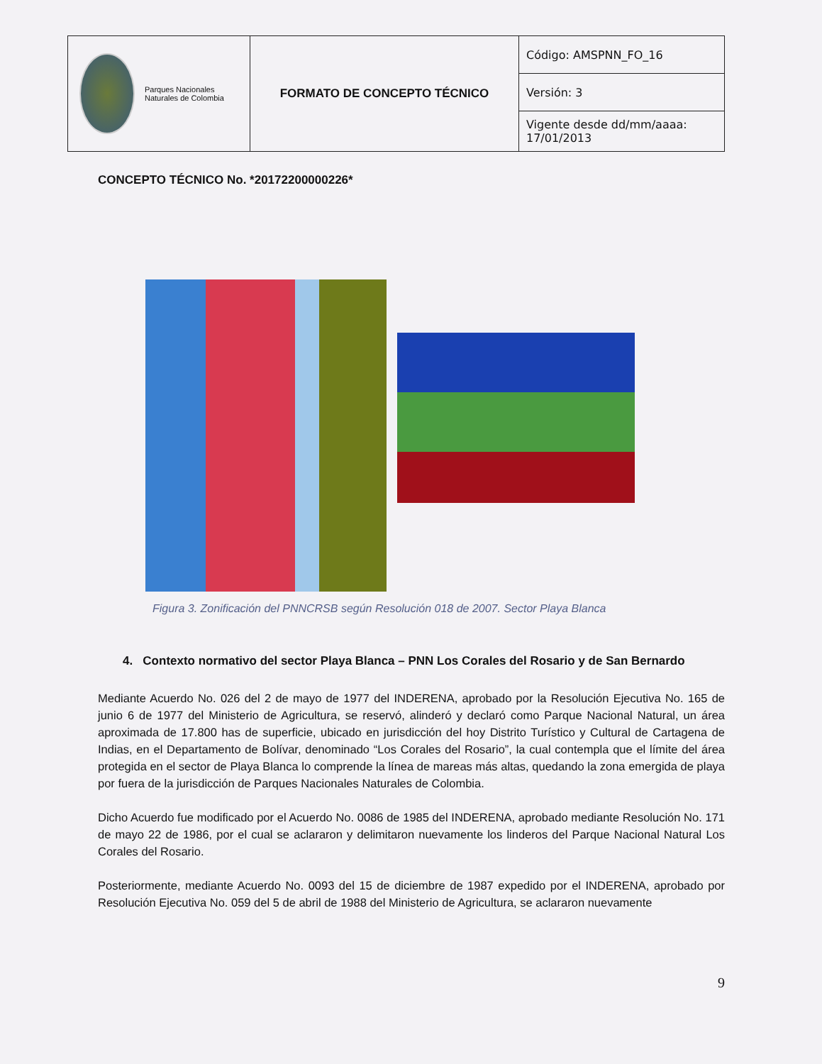| Parques Nacionales Naturales de Colombia | FORMATO DE CONCEPTO TÉCNICO | Código: AMSPNN_FO_16 |
| | | Versión: 3 |
| | | Vigente desde dd/mm/aaaa: 17/01/2013 |
CONCEPTO TÉCNICO No. *20172200000226*
Figura 3. Zonificación del PNNCRSB según Resolución 018 de 2007. Sector Playa Blanca
4. Contexto normativo del sector Playa Blanca – PNN Los Corales del Rosario y de San Bernardo
Mediante Acuerdo No. 026 del 2 de mayo de 1977 del INDERENA, aprobado por la Resolución Ejecutiva No. 165 de junio 6 de 1977 del Ministerio de Agricultura, se reservó, alinderó y declaró como Parque Nacional Natural, un área aproximada de 17.800 has de superficie, ubicado en jurisdicción del hoy Distrito Turístico y Cultural de Cartagena de Indias, en el Departamento de Bolívar, denominado “Los Corales del Rosario”, la cual contempla que el límite del área protegida en el sector de Playa Blanca lo comprende la línea de mareas más altas, quedando la zona emergida de playa por fuera de la jurisdicción de Parques Nacionales Naturales de Colombia.
Dicho Acuerdo fue modificado por el Acuerdo No. 0086 de 1985 del INDERENA, aprobado mediante Resolución No. 171 de mayo 22 de 1986, por el cual se aclararon y delimitaron nuevamente los linderos del Parque Nacional Natural Los Corales del Rosario.
Posteriormente, mediante Acuerdo No. 0093 del 15 de diciembre de 1987 expedido por el INDERENA, aprobado por Resolución Ejecutiva No. 059 del 5 de abril de 1988 del Ministerio de Agricultura, se aclararon nuevamente
9